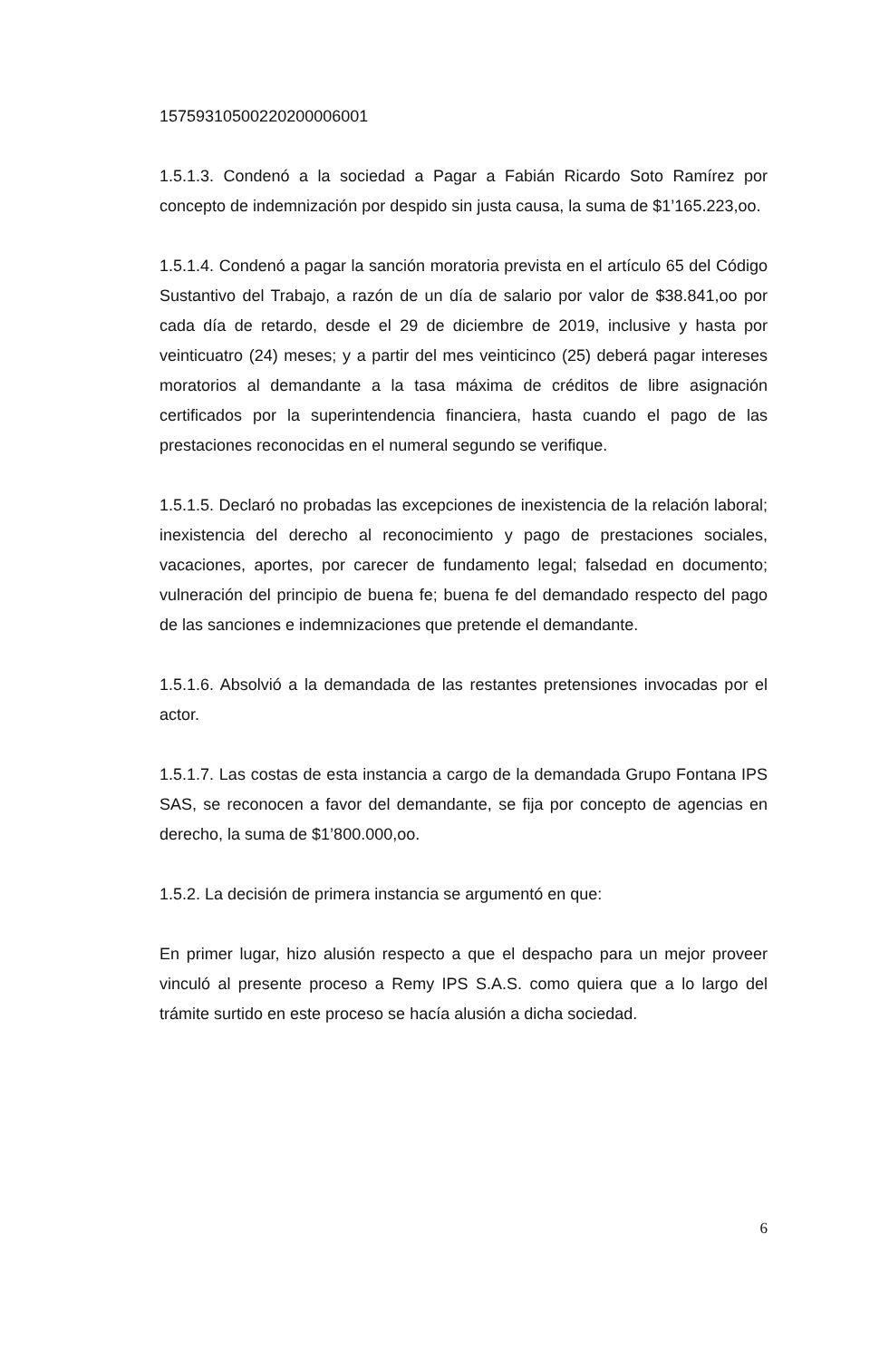15759310500220200006001
1.5.1.3. Condenó a la sociedad a Pagar a Fabián Ricardo Soto Ramírez por concepto de indemnización por despido sin justa causa, la suma de $1’165.223,oo.
1.5.1.4. Condenó a pagar la sanción moratoria prevista en el artículo 65 del Código Sustantivo del Trabajo, a razón de un día de salario por valor de $38.841,oo por cada día de retardo, desde el 29 de diciembre de 2019, inclusive y hasta por veinticuatro (24) meses; y a partir del mes veinticinco (25) deberá pagar intereses moratorios al demandante a la tasa máxima de créditos de libre asignación certificados por la superintendencia financiera, hasta cuando el pago de las prestaciones reconocidas en el numeral segundo se verifique.
1.5.1.5. Declaró no probadas las excepciones de inexistencia de la relación laboral; inexistencia del derecho al reconocimiento y pago de prestaciones sociales, vacaciones, aportes, por carecer de fundamento legal; falsedad en documento; vulneración del principio de buena fe; buena fe del demandado respecto del pago de las sanciones e indemnizaciones que pretende el demandante.
1.5.1.6. Absolvió a la demandada de las restantes pretensiones invocadas por el actor.
1.5.1.7. Las costas de esta instancia a cargo de la demandada Grupo Fontana IPS SAS, se reconocen a favor del demandante, se fija por concepto de agencias en derecho, la suma de $1’800.000,oo.
1.5.2. La decisión de primera instancia se argumentó en que:
En primer lugar, hizo alusión respecto a que el despacho para un mejor proveer vinculó al presente proceso a Remy IPS S.A.S. como quiera que a lo largo del trámite surtido en este proceso se hacía alusión a dicha sociedad.
6